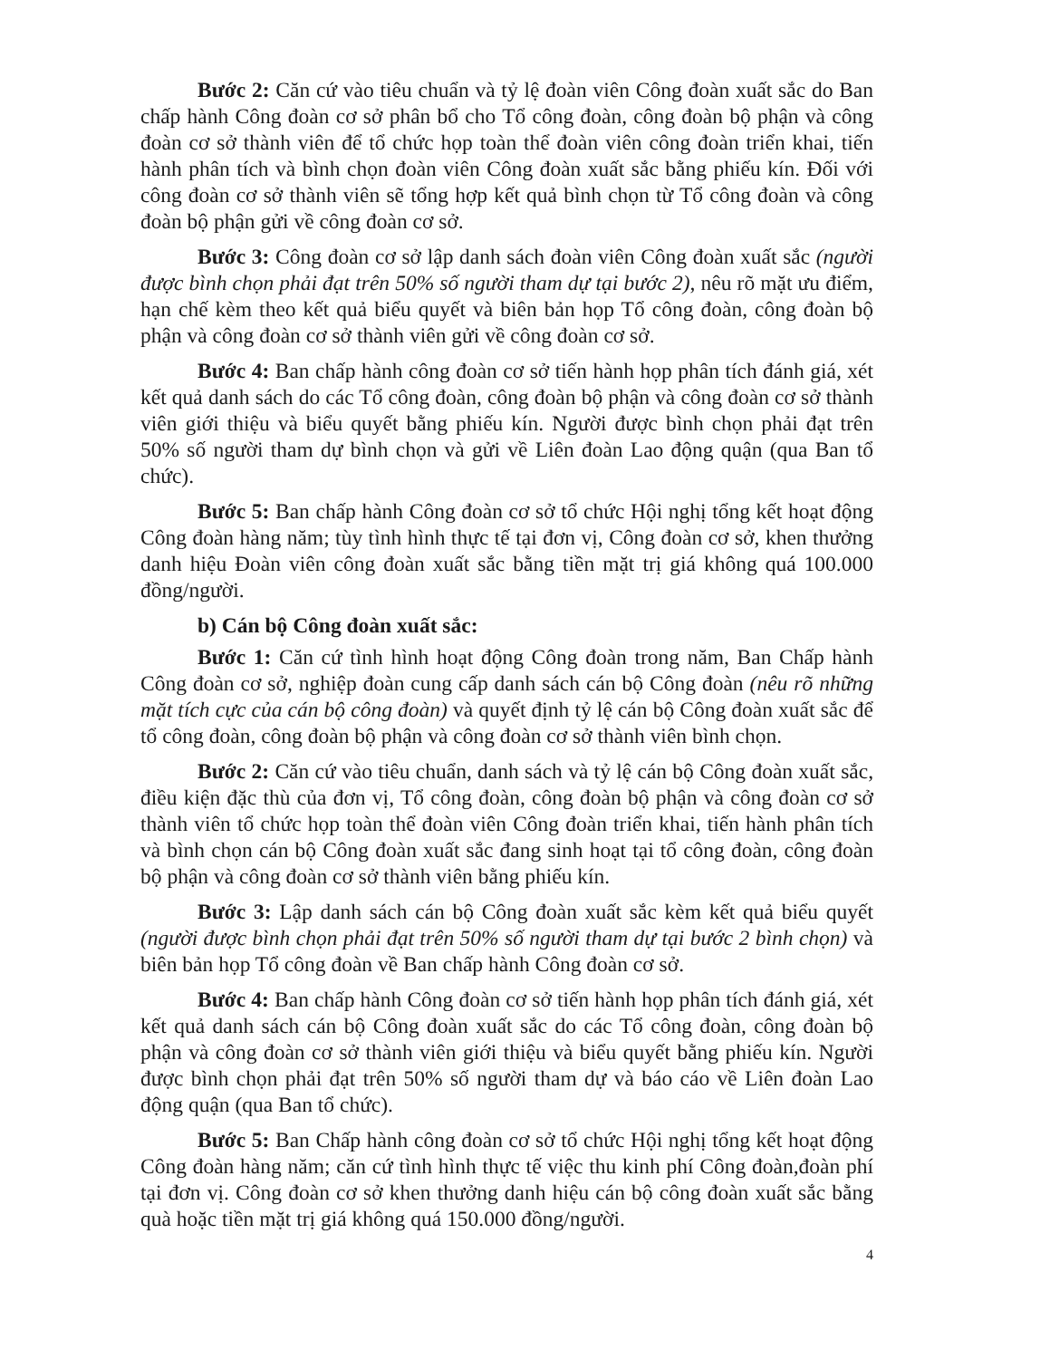Bước 2: Căn cứ vào tiêu chuẩn và tỷ lệ đoàn viên Công đoàn xuất sắc do Ban chấp hành Công đoàn cơ sở phân bổ cho Tổ công đoàn, công đoàn bộ phận và công đoàn cơ sở thành viên để tổ chức họp toàn thể đoàn viên công đoàn triển khai, tiến hành phân tích và bình chọn đoàn viên Công đoàn xuất sắc bằng phiếu kín. Đối với công đoàn cơ sở thành viên sẽ tổng hợp kết quả bình chọn từ Tổ công đoàn và công đoàn bộ phận gửi về công đoàn cơ sở.
Bước 3: Công đoàn cơ sở lập danh sách đoàn viên Công đoàn xuất sắc (người được bình chọn phải đạt trên 50% số người tham dự tại bước 2), nêu rõ mặt ưu điểm, hạn chế kèm theo kết quả biểu quyết và biên bản họp Tổ công đoàn, công đoàn bộ phận và công đoàn cơ sở thành viên gửi về công đoàn cơ sở.
Bước 4: Ban chấp hành công đoàn cơ sở tiến hành họp phân tích đánh giá, xét kết quả danh sách do các Tổ công đoàn, công đoàn bộ phận và công đoàn cơ sở thành viên giới thiệu và biểu quyết bằng phiếu kín. Người được bình chọn phải đạt trên 50% số người tham dự bình chọn và gửi về Liên đoàn Lao động quận (qua Ban tổ chức).
Bước 5: Ban chấp hành Công đoàn cơ sở tổ chức Hội nghị tổng kết hoạt động Công đoàn hàng năm; tùy tình hình thực tế tại đơn vị, Công đoàn cơ sở, khen thưởng danh hiệu Đoàn viên công đoàn xuất sắc bằng tiền mặt trị giá không quá 100.000 đồng/người.
b) Cán bộ Công đoàn xuất sắc:
Bước 1: Căn cứ tình hình hoạt động Công đoàn trong năm, Ban Chấp hành Công đoàn cơ sở, nghiệp đoàn cung cấp danh sách cán bộ Công đoàn (nêu rõ những mặt tích cực của cán bộ công đoàn) và quyết định tỷ lệ cán bộ Công đoàn xuất sắc để tổ công đoàn, công đoàn bộ phận và công đoàn cơ sở thành viên bình chọn.
Bước 2: Căn cứ vào tiêu chuẩn, danh sách và tỷ lệ cán bộ Công đoàn xuất sắc, điều kiện đặc thù của đơn vị, Tổ công đoàn, công đoàn bộ phận và công đoàn cơ sở thành viên tổ chức họp toàn thể đoàn viên Công đoàn triển khai, tiến hành phân tích và bình chọn cán bộ Công đoàn xuất sắc đang sinh hoạt tại tổ công đoàn, công đoàn bộ phận và công đoàn cơ sở thành viên bằng phiếu kín.
Bước 3: Lập danh sách cán bộ Công đoàn xuất sắc kèm kết quả biểu quyết (người được bình chọn phải đạt trên 50% số người tham dự tại bước 2 bình chọn) và biên bản họp Tổ công đoàn về Ban chấp hành Công đoàn cơ sở.
Bước 4: Ban chấp hành Công đoàn cơ sở tiến hành họp phân tích đánh giá, xét kết quả danh sách cán bộ Công đoàn xuất sắc do các Tổ công đoàn, công đoàn bộ phận và công đoàn cơ sở thành viên giới thiệu và biểu quyết bằng phiếu kín. Người được bình chọn phải đạt trên 50% số người tham dự và báo cáo về Liên đoàn Lao động quận (qua Ban tổ chức).
Bước 5: Ban Chấp hành công đoàn cơ sở tổ chức Hội nghị tổng kết hoạt động Công đoàn hàng năm; căn cứ tình hình thực tế việc thu kinh phí Công đoàn,đoàn phí tại đơn vị. Công đoàn cơ sở khen thưởng danh hiệu cán bộ công đoàn xuất sắc bằng quà hoặc tiền mặt trị giá không quá 150.000 đồng/người.
4